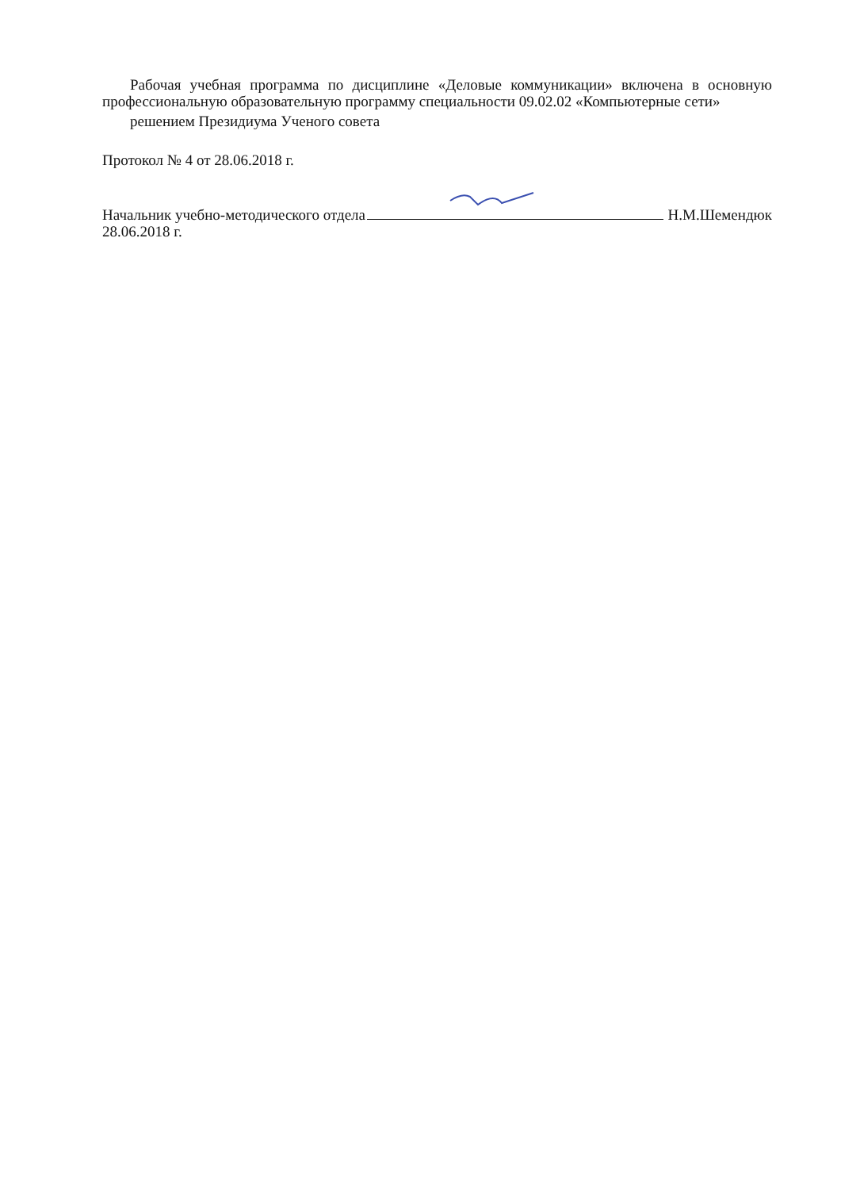Рабочая учебная программа по дисциплине «Деловые коммуникации» включена в основную профессиональную образовательную программу специальности 09.02.02 «Компьютерные сети»
решением Президиума Ученого совета
Протокол № 4 от 28.06.2018 г.
Начальник учебно-методического отдела Н.М.Шемендюк
28.06.2018 г.